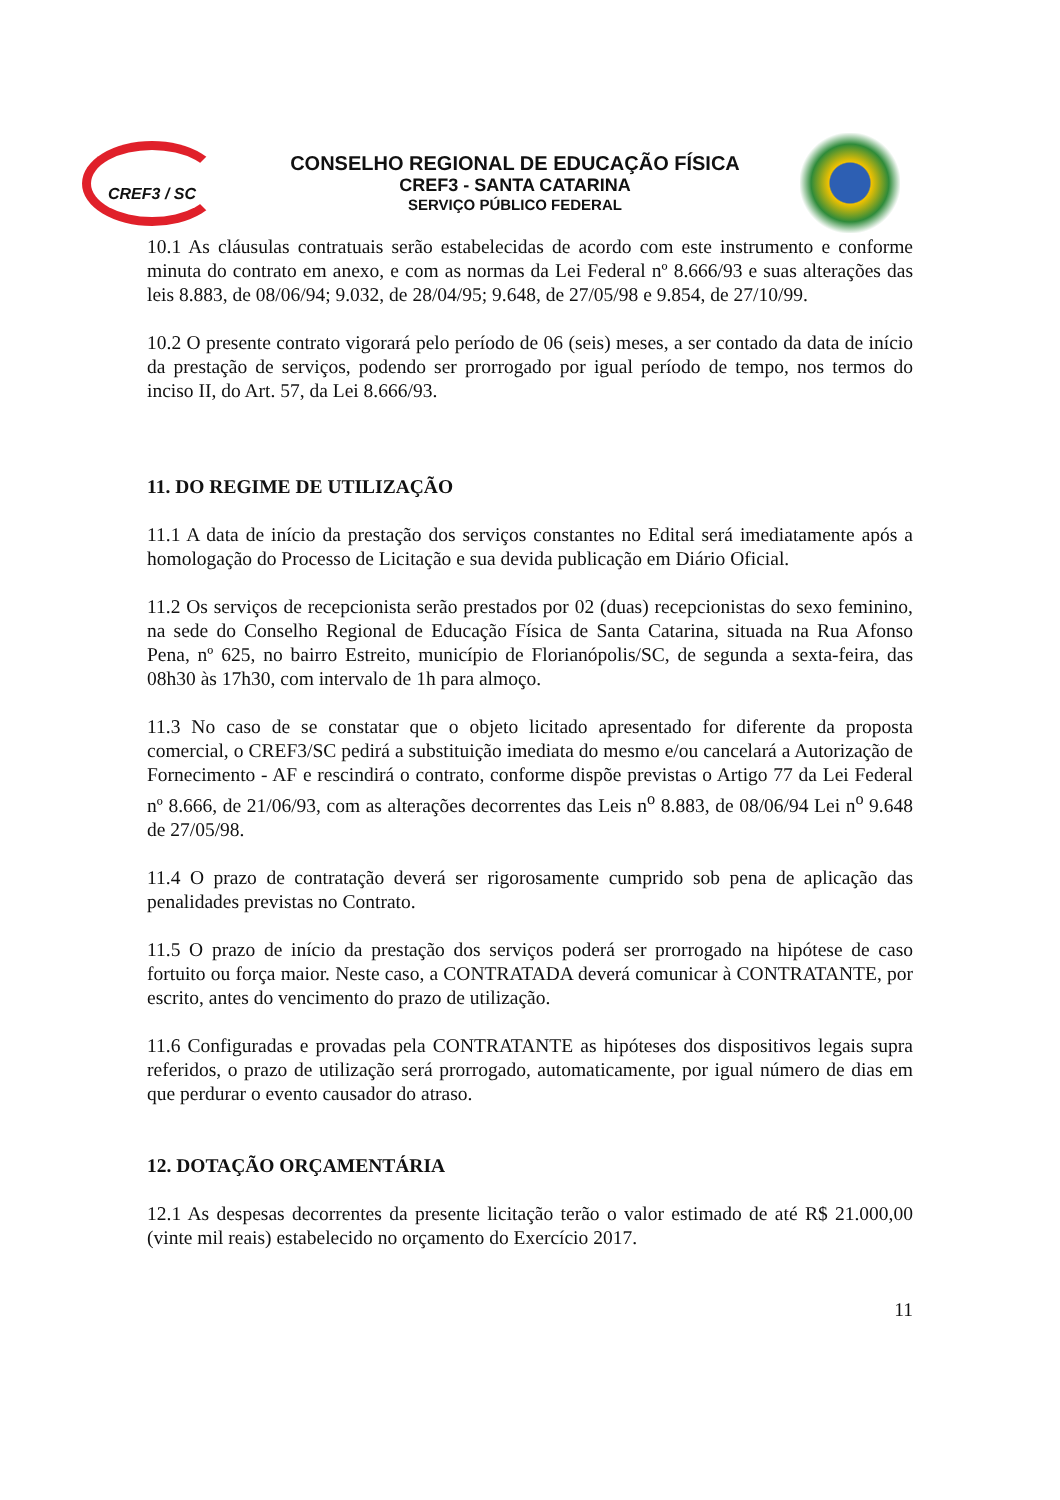CREF3 / SC
CONSELHO REGIONAL DE EDUCAÇÃO FÍSICA
CREF3 - SANTA CATARINA
SERVIÇO PÚBLICO FEDERAL
10.1 As cláusulas contratuais serão estabelecidas de acordo com este instrumento e conforme minuta do contrato em anexo, e com as normas da Lei Federal nº 8.666/93 e suas alterações das leis 8.883, de 08/06/94; 9.032, de 28/04/95; 9.648, de 27/05/98 e 9.854, de 27/10/99.
10.2 O presente contrato vigorará pelo período de 06 (seis) meses, a ser contado da data de início da prestação de serviços, podendo ser prorrogado por igual período de tempo, nos termos do inciso II, do Art. 57, da Lei 8.666/93.
11. DO REGIME DE UTILIZAÇÃO
11.1 A data de início da prestação dos serviços constantes no Edital será imediatamente após a homologação do Processo de Licitação e sua devida publicação em Diário Oficial.
11.2 Os serviços de recepcionista serão prestados por 02 (duas) recepcionistas do sexo feminino, na sede do Conselho Regional de Educação Física de Santa Catarina, situada na Rua Afonso Pena, nº 625, no bairro Estreito, município de Florianópolis/SC, de segunda a sexta-feira, das 08h30 às 17h30, com intervalo de 1h para almoço.
11.3 No caso de se constatar que o objeto licitado apresentado for diferente da proposta comercial, o CREF3/SC pedirá a substituição imediata do mesmo e/ou cancelará a Autorização de Fornecimento - AF e rescindirá o contrato, conforme dispõe previstas o Artigo 77 da Lei Federal nº 8.666, de 21/06/93, com as alterações decorrentes das Leis n<sup>o</sup> 8.883, de 08/06/94 Lei n<sup>o</sup> 9.648 de 27/05/98.
11.4 O prazo de contratação deverá ser rigorosamente cumprido sob pena de aplicação das penalidades previstas no Contrato.
11.5 O prazo de início da prestação dos serviços poderá ser prorrogado na hipótese de caso fortuito ou força maior. Neste caso, a CONTRATADA deverá comunicar à CONTRATANTE, por escrito, antes do vencimento do prazo de utilização.
11.6 Configuradas e provadas pela CONTRATANTE as hipóteses dos dispositivos legais supra referidos, o prazo de utilização será prorrogado, automaticamente, por igual número de dias em que perdurar o evento causador do atraso.
12. DOTAÇÃO ORÇAMENTÁRIA
12.1 As despesas decorrentes da presente licitação terão o valor estimado de até R$ 21.000,00 (vinte mil reais) estabelecido no orçamento do Exercício 2017.
11